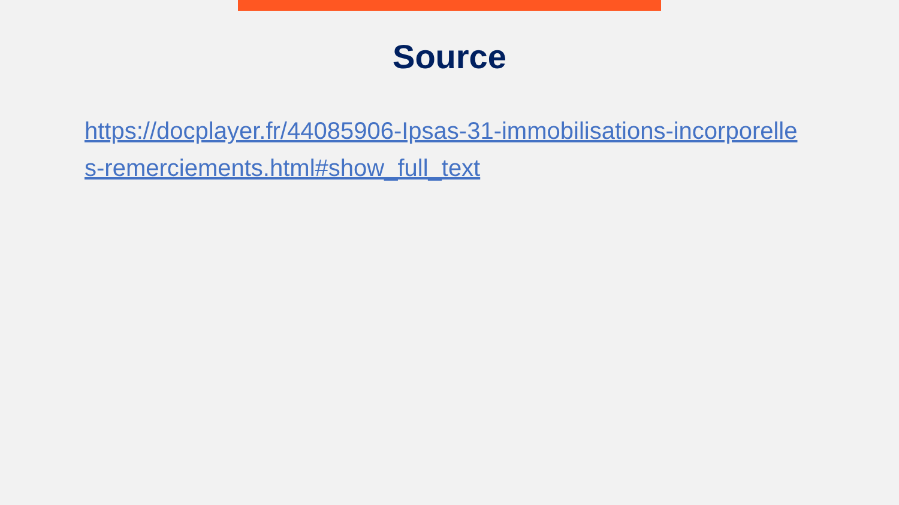Source
https://docplayer.fr/44085906-Ipsas-31-immobilisations-incorporelles-remerciements.html#show_full_text